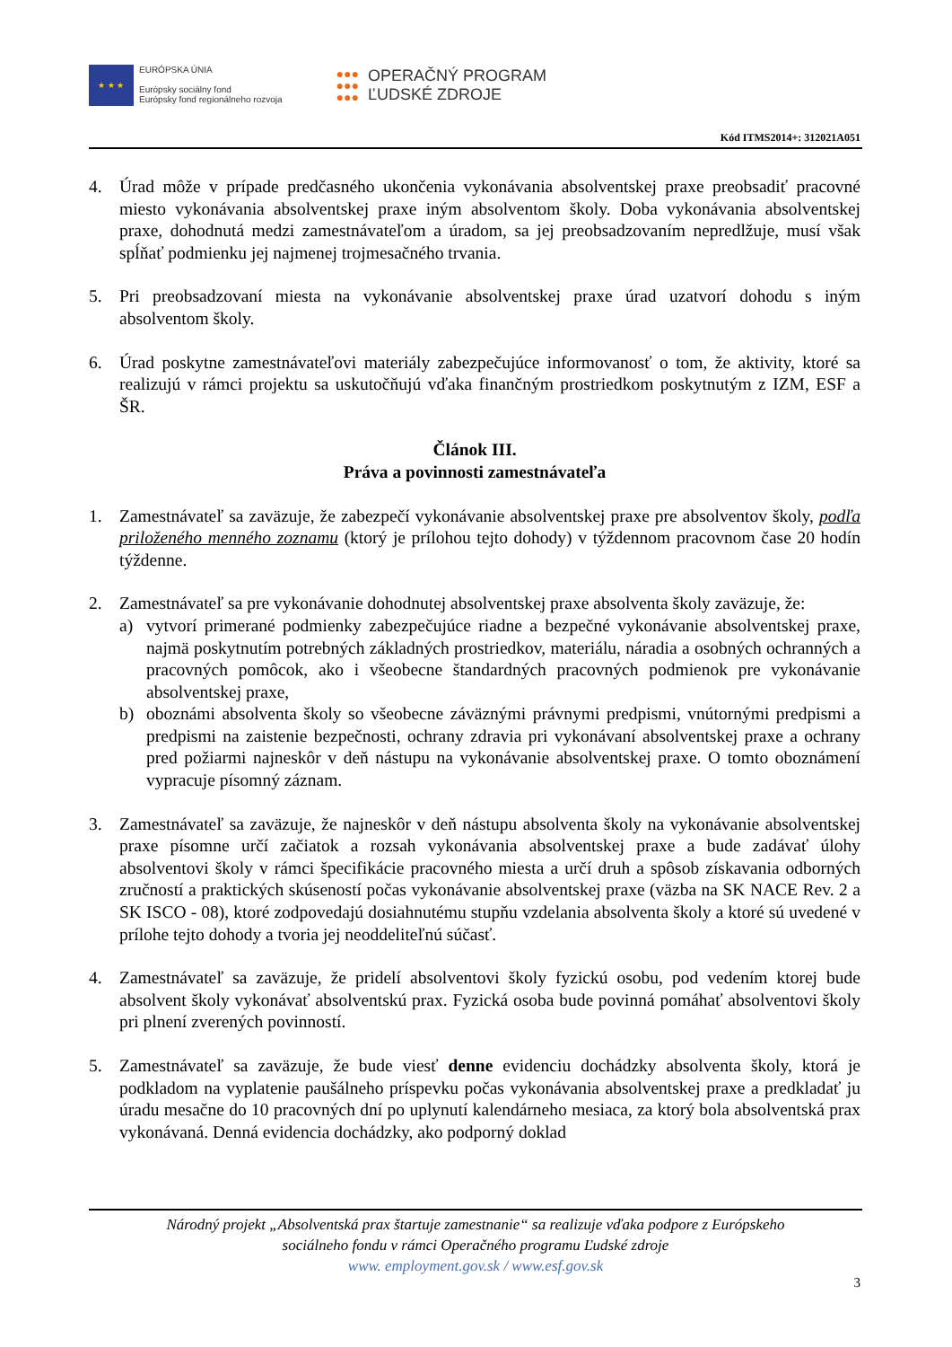★ ★ ★
EURÓPSKA ÚNIA
Európsky sociálny fond
Európsky fond regionálneho rozvoja
●●●
●●●
●●●
OPERAČNÝ PROGRAM
ĽUDSKÉ ZDROJE
Kód ITMS2014+: 312021A051
4. Úrad môže v prípade predčasného ukončenia vykonávania absolventskej praxe preobsadiť pracovné miesto vykonávania absolventskej praxe iným absolventom školy. Doba vykonávania absolventskej praxe, dohodnutá medzi zamestnávateľom a úradom, sa jej preobsadzovaním nepredlžuje, musí však spĺňať podmienku jej najmenej trojmesačného trvania.
5. Pri preobsadzovaní miesta na vykonávanie absolventskej praxe úrad uzatvorí dohodu s iným absolventom školy.
6. Úrad poskytne zamestnávateľovi materiály zabezpečujúce informovanosť o tom, že aktivity, ktoré sa realizujú v rámci projektu sa uskutočňujú vďaka finančným prostriedkom poskytnutým z IZM, ESF a ŠR.
Článok III.
Práva a povinnosti zamestnávateľa
1. Zamestnávateľ sa zaväzuje, že zabezpečí vykonávanie absolventskej praxe pre absolventov školy, podľa priloženého menného zoznamu (ktorý je prílohou tejto dohody) v týždennom pracovnom čase 20 hodín týždenne.
2. Zamestnávateľ sa pre vykonávanie dohodnutej absolventskej praxe absolventa školy zaväzuje, že:
a) vytvorí primerané podmienky zabezpečujúce riadne a bezpečné vykonávanie absolventskej praxe, najmä poskytnutím potrebných základných prostriedkov, materiálu, náradia a osobných ochranných a pracovných pomôcok, ako i všeobecne štandardných pracovných podmienok pre vykonávanie absolventskej praxe,
b) oboznámi absolventa školy so všeobecne záväznými právnymi predpismi, vnútornými predpismi a predpismi na zaistenie bezpečnosti, ochrany zdravia pri vykonávaní absolventskej praxe a ochrany pred požiarmi najneskôr v deň nástupu na vykonávanie absolventskej praxe. O tomto oboznámení vypracuje písomný záznam.
3. Zamestnávateľ sa zaväzuje, že najneskôr v deň nástupu absolventa školy na vykonávanie absolventskej praxe písomne určí začiatok a rozsah vykonávania absolventskej praxe a bude zadávať úlohy absolventovi školy v rámci špecifikácie pracovného miesta a určí druh a spôsob získavania odborných zručností a praktických skúseností počas vykonávanie absolventskej praxe (väzba na SK NACE Rev. 2 a SK ISCO - 08), ktoré zodpovedajú dosiahnutému stupňu vzdelania absolventa školy a ktoré sú uvedené v prílohe tejto dohody a tvoria jej neoddeliteľnú súčasť.
4. Zamestnávateľ sa zaväzuje, že pridelí absolventovi školy fyzickú osobu, pod vedením ktorej bude absolvent školy vykonávať absolventskú prax. Fyzická osoba bude povinná pomáhať absolventovi školy pri plnení zverených povinností.
5. Zamestnávateľ sa zaväzuje, že bude viesť denne evidenciu dochádzky absolventa školy, ktorá je podkladom na vyplatenie paušálneho príspevku počas vykonávania absolventskej praxe a predkladať ju úradu mesačne do 10 pracovných dní po uplynutí kalendárneho mesiaca, za ktorý bola absolventská prax vykonávaná. Denná evidencia dochádzky, ako podporný doklad
Národný projekt „Absolventská prax štartuje zamestnanie“ sa realizuje vďaka podpore z Európskeho
sociálneho fondu v rámci Operačného programu Ľudské zdroje
www. employment.gov.sk / www.esf.gov.sk
3